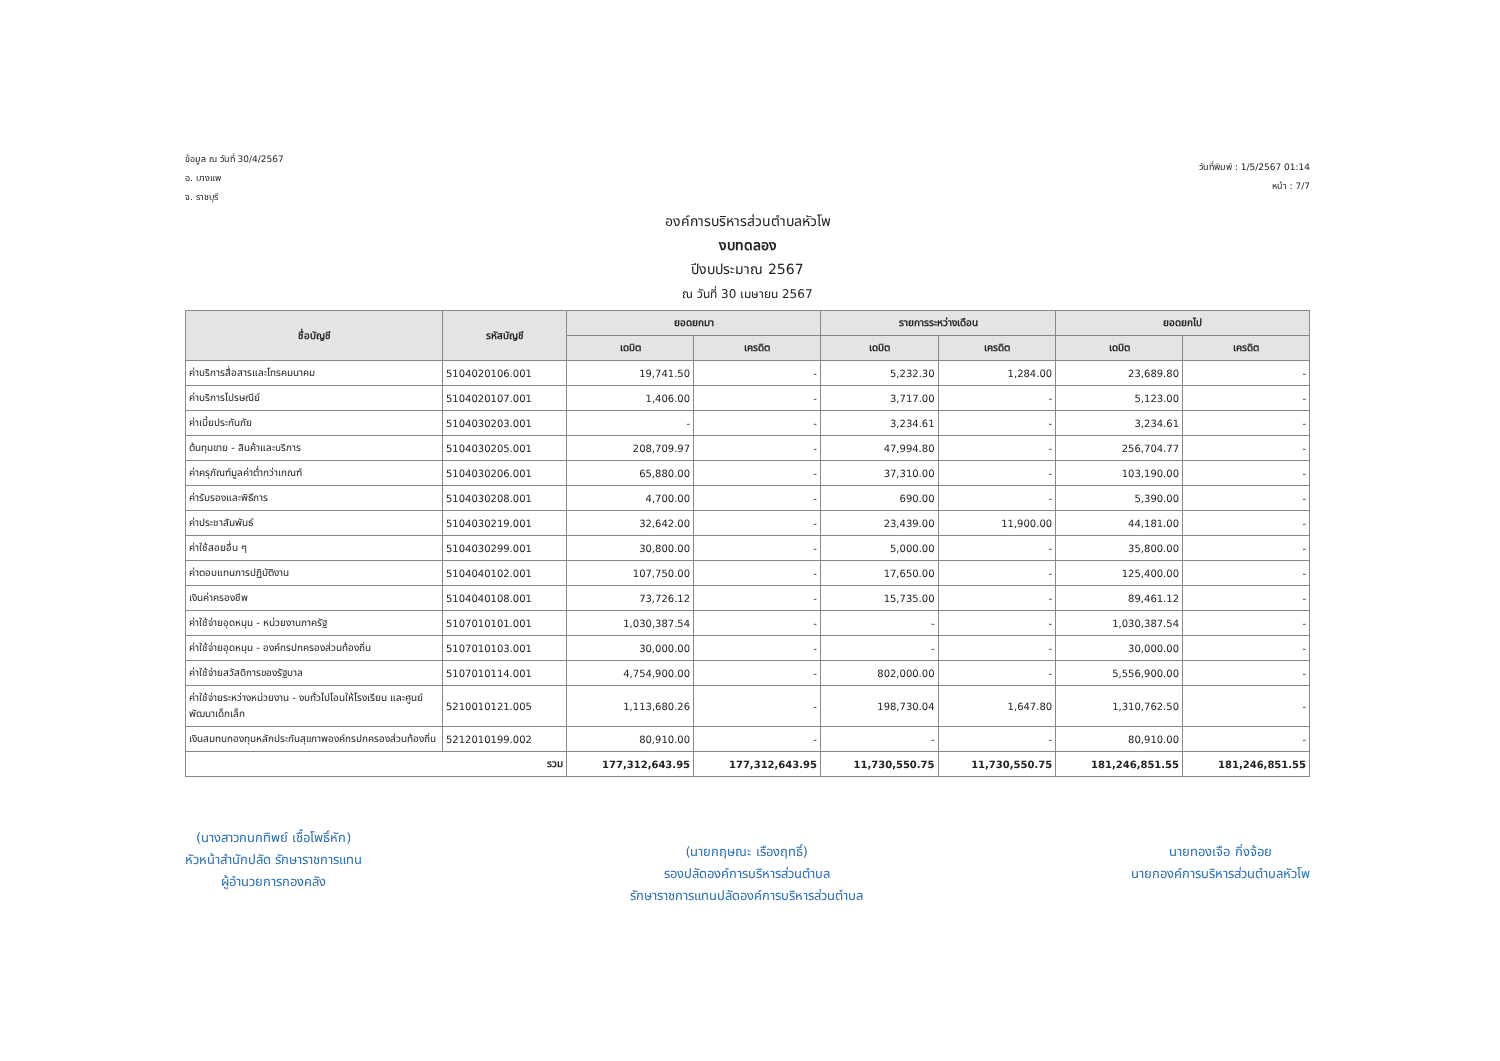ข้อมูล ณ วันที่ 30/4/2567
อ. บางแพ
จ. ราชบุรี
วันที่พิมพ์ : 1/5/2567 01:14
หน้า : 7/7
องค์การบริหารส่วนตำบลหัวโพ
งบทดลอง
ปีงบประมาณ 2567
ณ วันที่ 30 เมษายน 2567
| ชื่อบัญชี | รหัสบัญชี | ยอดยกมา | | รายการระหว่างเดือน | | ยอดยกไป | |
| --- | --- | --- | --- | --- | --- | --- | --- |
| | | เดบิต | เครดิต | เดบิต | เครดิต | เดบิต | เครดิต |
| ค่าบริการสื่อสารและโทรคมนาคม | 5104020106.001 | 19,741.50 | - | 5,232.30 | 1,284.00 | 23,689.80 | - |
| ค่าบริการไปรษณีย์ | 5104020107.001 | 1,406.00 | - | 3,717.00 | - | 5,123.00 | - |
| ค่าเบี้ยประกันภัย | 5104030203.001 | - | - | 3,234.61 | - | 3,234.61 | - |
| ต้นทุนขาย - สินค้าและบริการ | 5104030205.001 | 208,709.97 | - | 47,994.80 | - | 256,704.77 | - |
| ค่าครุภัณฑ์มูลค่าต่ำกว่าเกณฑ์ | 5104030206.001 | 65,880.00 | - | 37,310.00 | - | 103,190.00 | - |
| ค่ารับรองและพิธีการ | 5104030208.001 | 4,700.00 | - | 690.00 | - | 5,390.00 | - |
| ค่าประชาสัมพันธ์ | 5104030219.001 | 32,642.00 | - | 23,439.00 | 11,900.00 | 44,181.00 | - |
| ค่าใช้สอยอื่น ๆ | 5104030299.001 | 30,800.00 | - | 5,000.00 | - | 35,800.00 | - |
| ค่าตอบแทนการปฏิบัติงาน | 5104040102.001 | 107,750.00 | - | 17,650.00 | - | 125,400.00 | - |
| เงินค่าครองชีพ | 5104040108.001 | 73,726.12 | - | 15,735.00 | - | 89,461.12 | - |
| ค่าใช้จ่ายอุดหนุน - หน่วยงานภาครัฐ | 5107010101.001 | 1,030,387.54 | - | - | - | 1,030,387.54 | - |
| ค่าใช้จ่ายอุดหนุน - องค์กรปกครองส่วนท้องถิ่น | 5107010103.001 | 30,000.00 | - | - | - | 30,000.00 | - |
| ค่าใช้จ่ายสวัสดิการของรัฐบาล | 5107010114.001 | 4,754,900.00 | - | 802,000.00 | - | 5,556,900.00 | - |
| ค่าใช้จ่ายระหว่างหน่วยงาน - งบทั่วไปโอนให้โรงเรียน และศูนย์พัฒนาเด็กเล็ก | 5210010121.005 | 1,113,680.26 | - | 198,730.04 | 1,647.80 | 1,310,762.50 | - |
| เงินสมทบกองทุนหลักประกันสุขภาพองค์กรปกครองส่วนท้องถิ่น | 5212010199.002 | 80,910.00 | - | - | - | 80,910.00 | - |
| รวม | | 177,312,643.95 | 177,312,643.95 | 11,730,550.75 | 11,730,550.75 | 181,246,851.55 | 181,246,851.55 |
(นางสาวกนกทิพย์ เชื้อโพธิ์หัก)
หัวหน้าสำนักปลัด รักษาราชการแทน
ผู้อำนวยการกองคลัง
(นายกฤษณะ เรืองฤทธิ์)
รองปลัดองค์การบริหารส่วนตำบล
รักษาราชการแทนปลัดองค์การบริหารส่วนตำบล
นายทองเจือ กิ่งจ้อย
นายกองค์การบริหารส่วนตำบลหัวโพ